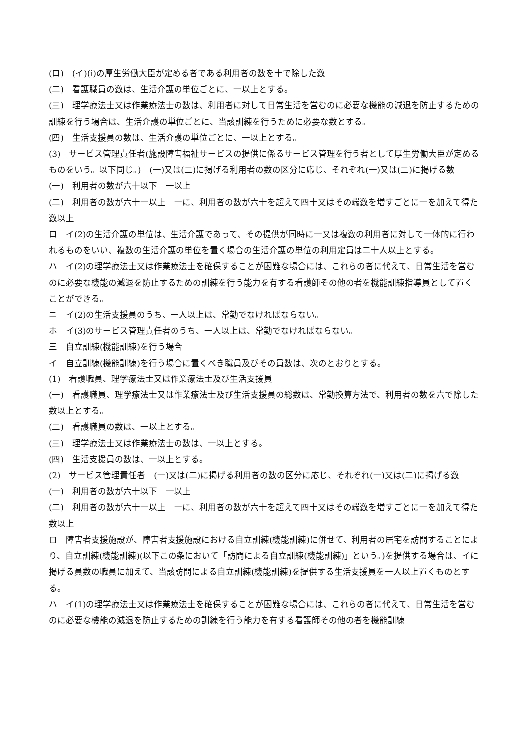(ロ)　(イ)(i)の厚生労働大臣が定める者である利用者の数を十で除した数
(二)　看護職員の数は、生活介護の単位ごとに、一以上とする。
(三)　理学療法士又は作業療法士の数は、利用者に対して日常生活を営むのに必要な機能の減退を防止するための訓練を行う場合は、生活介護の単位ごとに、当該訓練を行うために必要な数とする。
(四)　生活支援員の数は、生活介護の単位ごとに、一以上とする。
(3)　サービス管理責任者(施設障害福祉サービスの提供に係るサービス管理を行う者として厚生労働大臣が定めるものをいう。以下同じ。)　(一)又は(二)に掲げる利用者の数の区分に応じ、それぞれ(一)又は(二)に掲げる数
(一)　利用者の数が六十以下　一以上
(二)　利用者の数が六十一以上　一に、利用者の数が六十を超えて四十又はその端数を増すごとに一を加えて得た数以上
ロ　イ(2)の生活介護の単位は、生活介護であって、その提供が同時に一又は複数の利用者に対して一体的に行われるものをいい、複数の生活介護の単位を置く場合の生活介護の単位の利用定員は二十人以上とする。
ハ　イ(2)の理学療法士又は作業療法士を確保することが困難な場合には、これらの者に代えて、日常生活を営むのに必要な機能の減退を防止するための訓練を行う能力を有する看護師その他の者を機能訓練指導員として置くことができる。
ニ　イ(2)の生活支援員のうち、一人以上は、常勤でなければならない。
ホ　イ(3)のサービス管理責任者のうち、一人以上は、常勤でなければならない。
三　自立訓練(機能訓練)を行う場合
イ　自立訓練(機能訓練)を行う場合に置くべき職員及びその員数は、次のとおりとする。
(1)　看護職員、理学療法士又は作業療法士及び生活支援員
(一)　看護職員、理学療法士又は作業療法士及び生活支援員の総数は、常勤換算方法で、利用者の数を六で除した数以上とする。
(二)　看護職員の数は、一以上とする。
(三)　理学療法士又は作業療法士の数は、一以上とする。
(四)　生活支援員の数は、一以上とする。
(2)　サービス管理責任者　(一)又は(二)に掲げる利用者の数の区分に応じ、それぞれ(一)又は(二)に掲げる数
(一)　利用者の数が六十以下　一以上
(二)　利用者の数が六十一以上　一に、利用者の数が六十を超えて四十又はその端数を増すごとに一を加えて得た数以上
ロ　障害者支援施設が、障害者支援施設における自立訓練(機能訓練)に併せて、利用者の居宅を訪問することにより、自立訓練(機能訓練)(以下この条において「訪問による自立訓練(機能訓練)」という。)を提供する場合は、イに掲げる員数の職員に加えて、当該訪問による自立訓練(機能訓練)を提供する生活支援員を一人以上置くものとする。
ハ　イ(1)の理学療法士又は作業療法士を確保することが困難な場合には、これらの者に代えて、日常生活を営むのに必要な機能の減退を防止するための訓練を行う能力を有する看護師その他の者を機能訓練